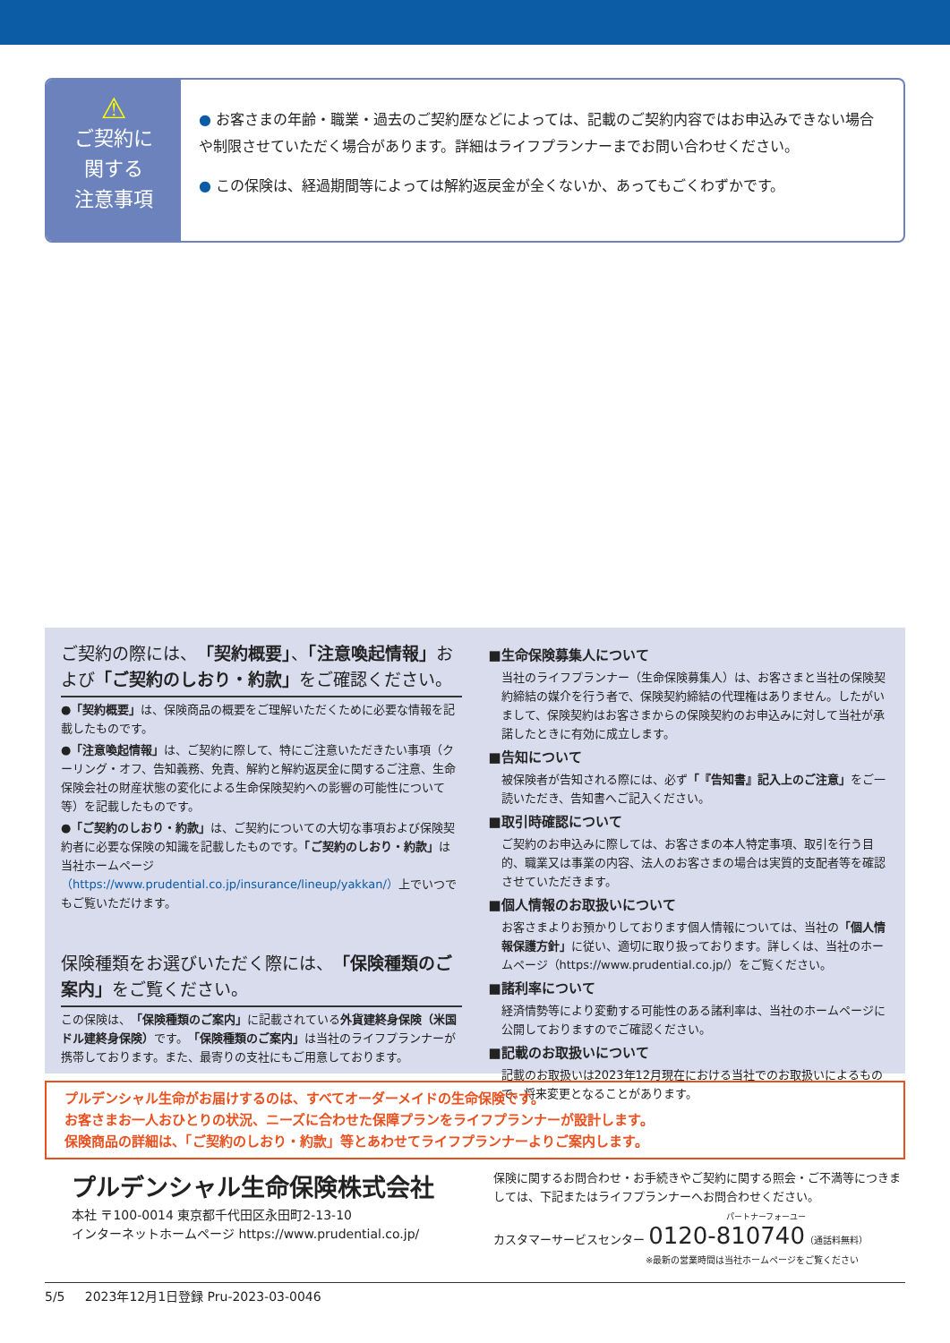⚠
ご契約に
関する
注意事項
● お客さまの年齢・職業・過去のご契約歴などによっては、記載のご契約内容ではお申込みできない場合や制限させていただく場合があります。詳細はライフプランナーまでお問い合わせください。
● この保険は、経過期間等によっては解約返戻金が全くないか、あってもごくわずかです。
ご契約の際には、「契約概要」、「注意喚起情報」および「ご契約のしおり・約款」をご確認ください。
●「契約概要」は、保険商品の概要をご理解いただくために必要な情報を記載したものです。
●「注意喚起情報」は、ご契約に際して、特にご注意いただきたい事項（クーリング・オフ、告知義務、免責、解約と解約返戻金に関するご注意、生命保険会社の財産状態の変化による生命保険契約への影響の可能性について等）を記載したものです。
●「ご契約のしおり・約款」は、ご契約についての大切な事項および保険契約者に必要な保険の知識を記載したものです。「ご契約のしおり・約款」は当社ホームページ（https://www.prudential.co.jp/insurance/lineup/yakkan/）上でいつでもご覧いただけます。
保険種類をお選びいただく際には、「保険種類のご案内」をご覧ください。
この保険は、「保険種類のご案内」に記載されている外貨建終身保険（米国ドル建終身保険）です。「保険種類のご案内」は当社のライフプランナーが携帯しております。また、最寄りの支社にもご用意しております。
■生命保険募集人について
当社のライフプランナー（生命保険募集人）は、お客さまと当社の保険契約締結の媒介を行う者で、保険契約締結の代理権はありません。したがいまして、保険契約はお客さまからの保険契約のお申込みに対して当社が承諾したときに有効に成立します。
■告知について
被保険者が告知される際には、必ず「『告知書』記入上のご注意」をご一読いただき、告知書へご記入ください。
■取引時確認について
ご契約のお申込みに際しては、お客さまの本人特定事項、取引を行う目的、職業又は事業の内容、法人のお客さまの場合は実質的支配者等を確認させていただきます。
■個人情報のお取扱いについて
お客さまよりお預かりしております個人情報については、当社の「個人情報保護方針」に従い、適切に取り扱っております。詳しくは、当社のホームページ（https://www.prudential.co.jp/）をご覧ください。
■諸利率について
経済情勢等により変動する可能性のある諸利率は、当社のホームページに公開しておりますのでご確認ください。
■記載のお取扱いについて
記載のお取扱いは2023年12月現在における当社でのお取扱いによるもので、将来変更となることがあります。
プルデンシャル生命がお届けするのは、すべてオーダーメイドの生命保険です。
お客さまお一人おひとりの状況、ニーズに合わせた保障プランをライフプランナーが設計します。
保険商品の詳細は、「ご契約のしおり・約款」等とあわせてライフプランナーよりご案内します。
プルデンシャル生命保険株式会社
本社 〒100-0014 東京都千代田区永田町2-13-10
インターネットホームページ https://www.prudential.co.jp/
保険に関するお問合わせ・お手続きやご契約に関する照会・ご不満等につきましては、下記またはライフプランナーへお問合わせください。
パートナーフォーユー
カスタマーサービスセンター 0120-810740（通話料無料）
※最新の営業時間は当社ホームページをご覧ください
5/5 2023年12月1日登録 Pru-2023-03-0046